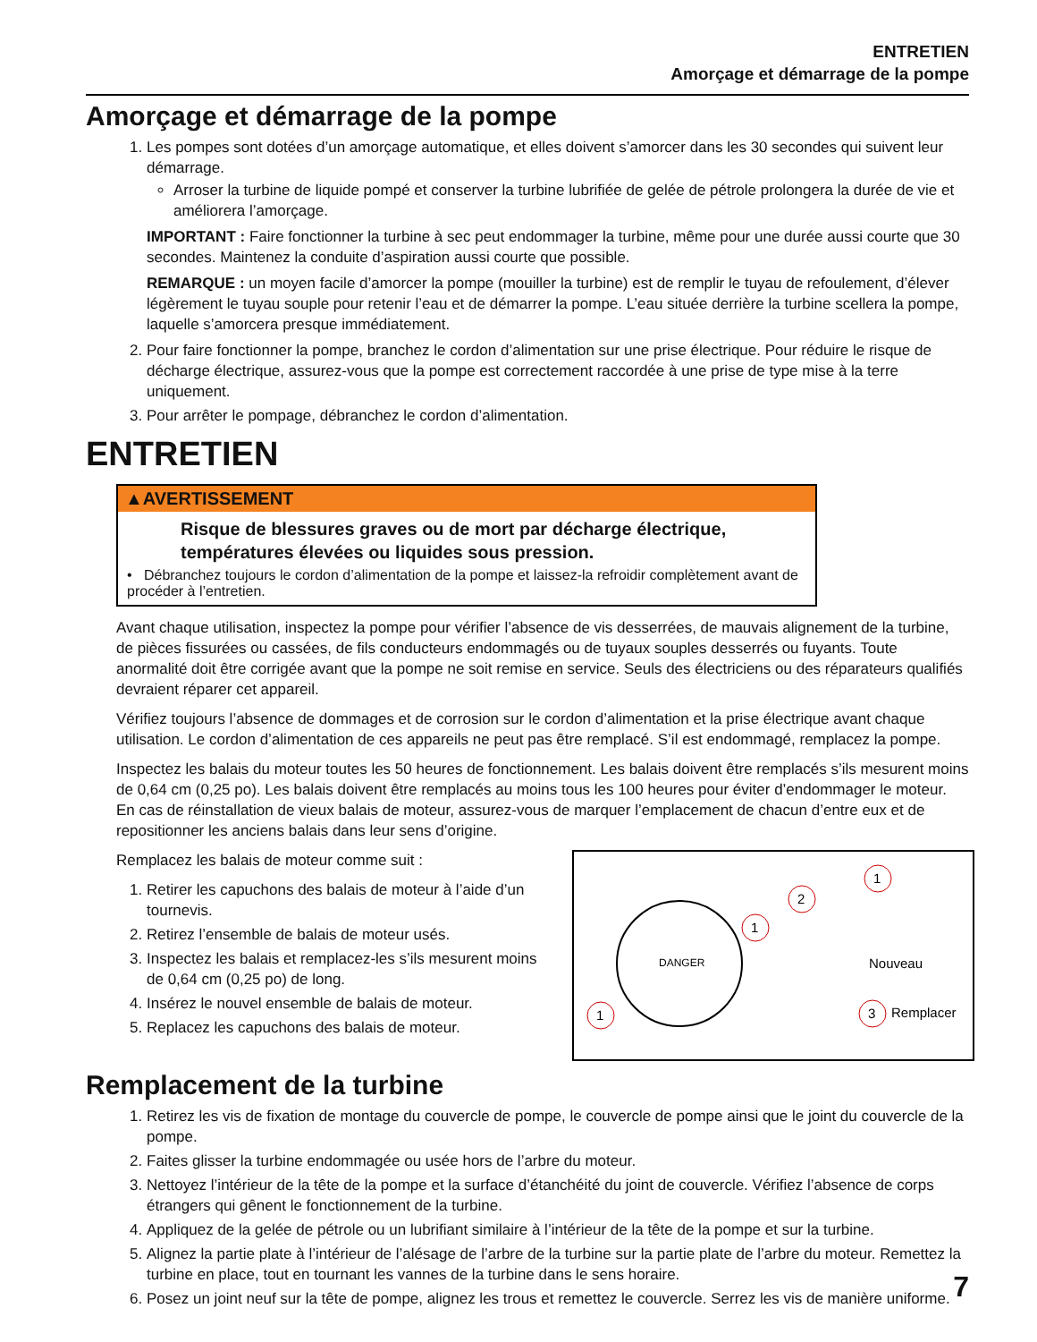ENTRETIEN
Amorçage et démarrage de la pompe
Amorçage et démarrage de la pompe
1. Les pompes sont dotées d’un amorçage automatique, et elles doivent s’amorcer dans les 30 secondes qui suivent leur démarrage.
Arroser la turbine de liquide pompé et conserver la turbine lubrifiée de gelée de pétrole prolongera la durée de vie et améliorera l’amorçage.
IMPORTANT : Faire fonctionner la turbine à sec peut endommager la turbine, même pour une durée aussi courte que 30 secondes. Maintenez la conduite d’aspiration aussi courte que possible.
REMARQUE : un moyen facile d’amorcer la pompe (mouiller la turbine) est de remplir le tuyau de refoulement, d’élever légèrement le tuyau souple pour retenir l’eau et de démarrer la pompe. L’eau située derrière la turbine scellera la pompe, laquelle s’amorcera presque immédiatement.
2. Pour faire fonctionner la pompe, branchez le cordon d’alimentation sur une prise électrique. Pour réduire le risque de décharge électrique, assurez-vous que la pompe est correctement raccordée à une prise de type mise à la terre uniquement.
3. Pour arrêter le pompage, débranchez le cordon d’alimentation.
ENTRETIEN
▲AVERTISSEMENT
Risque de blessures graves ou de mort par décharge électrique, températures élevées ou liquides sous pression.
• Débranchez toujours le cordon d’alimentation de la pompe et laissez-la refroidir complètement avant de procéder à l’entretien.
Avant chaque utilisation, inspectez la pompe pour vérifier l’absence de vis desserrées, de mauvais alignement de la turbine, de pièces fissurées ou cassées, de fils conducteurs endommagés ou de tuyaux souples desserrés ou fuyants. Toute anormalité doit être corrigée avant que la pompe ne soit remise en service. Seuls des électriciens ou des réparateurs qualifiés devraient réparer cet appareil.
Vérifiez toujours l’absence de dommages et de corrosion sur le cordon d’alimentation et la prise électrique avant chaque utilisation. Le cordon d’alimentation de ces appareils ne peut pas être remplacé. S’il est endommagé, remplacez la pompe.
Inspectez les balais du moteur toutes les 50 heures de fonctionnement. Les balais doivent être remplacés s’ils mesurent moins de 0,64 cm (0,25 po). Les balais doivent être remplacés au moins tous les 100 heures pour éviter d’endommager le moteur. En cas de réinstallation de vieux balais de moteur, assurez-vous de marquer l’emplacement de chacun d’entre eux et de repositionner les anciens balais dans leur sens d’origine.
DANGER
1
2
1
1
3
Nouveau
Remplacer
Remplacez les balais de moteur comme suit :
1. Retirer les capuchons des balais de moteur à l’aide d’un tournevis.
2. Retirez l’ensemble de balais de moteur usés.
3. Inspectez les balais et remplacez-les s’ils mesurent moins de 0,64 cm (0,25 po) de long.
4. Insérez le nouvel ensemble de balais de moteur.
5. Replacez les capuchons des balais de moteur.
Remplacement de la turbine
1. Retirez les vis de fixation de montage du couvercle de pompe, le couvercle de pompe ainsi que le joint du couvercle de la pompe.
2. Faites glisser la turbine endommagée ou usée hors de l’arbre du moteur.
3. Nettoyez l’intérieur de la tête de la pompe et la surface d’étanchéité du joint de couvercle. Vérifiez l’absence de corps étrangers qui gênent le fonctionnement de la turbine.
4. Appliquez de la gelée de pétrole ou un lubrifiant similaire à l’intérieur de la tête de la pompe et sur la turbine.
5. Alignez la partie plate à l’intérieur de l’alésage de l’arbre de la turbine sur la partie plate de l’arbre du moteur. Remettez la turbine en place, tout en tournant les vannes de la turbine dans le sens horaire.
6. Posez un joint neuf sur la tête de pompe, alignez les trous et remettez le couvercle. Serrez les vis de manière uniforme.
7